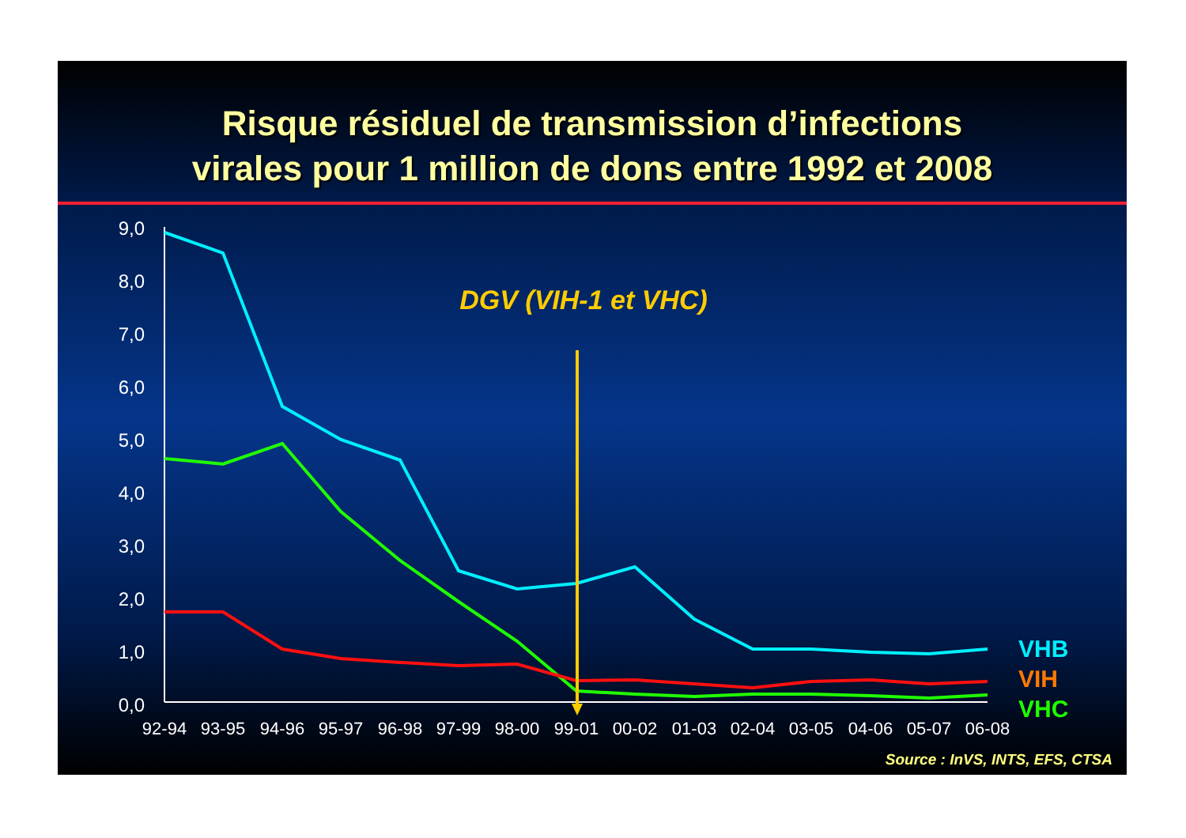Risque résiduel de transmission d’infections
virales pour 1 million de dons entre 1992 et 2008
9,0
8,0
7,0
6,0
5,0
4,0
3,0
2,0
1,0
0,0
92-94
93-95
94-96
95-97
96-98
97-99
98-00
99-01
00-02
01-03
02-04
03-05
04-06
05-07
06-08
DGV (VIH-1 et VHC)
VHB
VIH
VHC
Source : InVS, INTS, EFS, CTSA